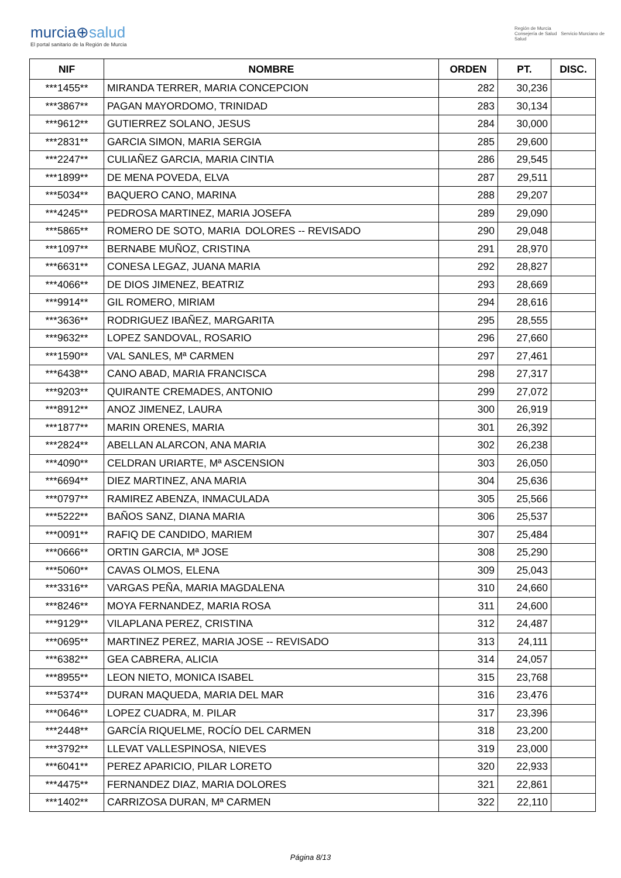murcia⊕salud
El portal sanitario de la Región de Murcia
Región de Murcia
Consejería de Salud Servicio Murciano de Salud
| NIF | NOMBRE | ORDEN | PT. | DISC. |
| --- | --- | --- | --- | --- |
| ***1455** | MIRANDA TERRER, MARIA CONCEPCION | 282 | 30,236 | |
| ***3867** | PAGAN MAYORDOMO, TRINIDAD | 283 | 30,134 | |
| ***9612** | GUTIERREZ SOLANO, JESUS | 284 | 30,000 | |
| ***2831** | GARCIA SIMON, MARIA SERGIA | 285 | 29,600 | |
| ***2247** | CULIAÑEZ GARCIA, MARIA CINTIA | 286 | 29,545 | |
| ***1899** | DE MENA POVEDA, ELVA | 287 | 29,511 | |
| ***5034** | BAQUERO CANO, MARINA | 288 | 29,207 | |
| ***4245** | PEDROSA MARTINEZ, MARIA JOSEFA | 289 | 29,090 | |
| ***5865** | ROMERO DE SOTO, MARIA DOLORES -- REVISADO | 290 | 29,048 | |
| ***1097** | BERNABE MUÑOZ, CRISTINA | 291 | 28,970 | |
| ***6631** | CONESA LEGAZ, JUANA MARIA | 292 | 28,827 | |
| ***4066** | DE DIOS JIMENEZ, BEATRIZ | 293 | 28,669 | |
| ***9914** | GIL ROMERO, MIRIAM | 294 | 28,616 | |
| ***3636** | RODRIGUEZ IBAÑEZ, MARGARITA | 295 | 28,555 | |
| ***9632** | LOPEZ SANDOVAL, ROSARIO | 296 | 27,660 | |
| ***1590** | VAL SANLES, Mª CARMEN | 297 | 27,461 | |
| ***6438** | CANO ABAD, MARIA FRANCISCA | 298 | 27,317 | |
| ***9203** | QUIRANTE CREMADES, ANTONIO | 299 | 27,072 | |
| ***8912** | ANOZ JIMENEZ, LAURA | 300 | 26,919 | |
| ***1877** | MARIN ORENES, MARIA | 301 | 26,392 | |
| ***2824** | ABELLAN ALARCON, ANA MARIA | 302 | 26,238 | |
| ***4090** | CELDRAN URIARTE, Mª ASCENSION | 303 | 26,050 | |
| ***6694** | DIEZ MARTINEZ, ANA MARIA | 304 | 25,636 | |
| ***0797** | RAMIREZ ABENZA, INMACULADA | 305 | 25,566 | |
| ***5222** | BAÑOS SANZ, DIANA MARIA | 306 | 25,537 | |
| ***0091** | RAFIQ DE CANDIDO, MARIEM | 307 | 25,484 | |
| ***0666** | ORTIN GARCIA, Mª JOSE | 308 | 25,290 | |
| ***5060** | CAVAS OLMOS, ELENA | 309 | 25,043 | |
| ***3316** | VARGAS PEÑA, MARIA MAGDALENA | 310 | 24,660 | |
| ***8246** | MOYA FERNANDEZ, MARIA ROSA | 311 | 24,600 | |
| ***9129** | VILAPLANA PEREZ, CRISTINA | 312 | 24,487 | |
| ***0695** | MARTINEZ PEREZ, MARIA JOSE -- REVISADO | 313 | 24,111 | |
| ***6382** | GEA CABRERA, ALICIA | 314 | 24,057 | |
| ***8955** | LEON NIETO, MONICA ISABEL | 315 | 23,768 | |
| ***5374** | DURAN MAQUEDA, MARIA DEL MAR | 316 | 23,476 | |
| ***0646** | LOPEZ CUADRA, M. PILAR | 317 | 23,396 | |
| ***2448** | GARCÍA RIQUELME, ROCÍO DEL CARMEN | 318 | 23,200 | |
| ***3792** | LLEVAT VALLESPINOSA, NIEVES | 319 | 23,000 | |
| ***6041** | PEREZ APARICIO, PILAR LORETO | 320 | 22,933 | |
| ***4475** | FERNANDEZ DIAZ, MARIA DOLORES | 321 | 22,861 | |
| ***1402** | CARRIZOSA DURAN, Mª CARMEN | 322 | 22,110 | |
Página 8/13